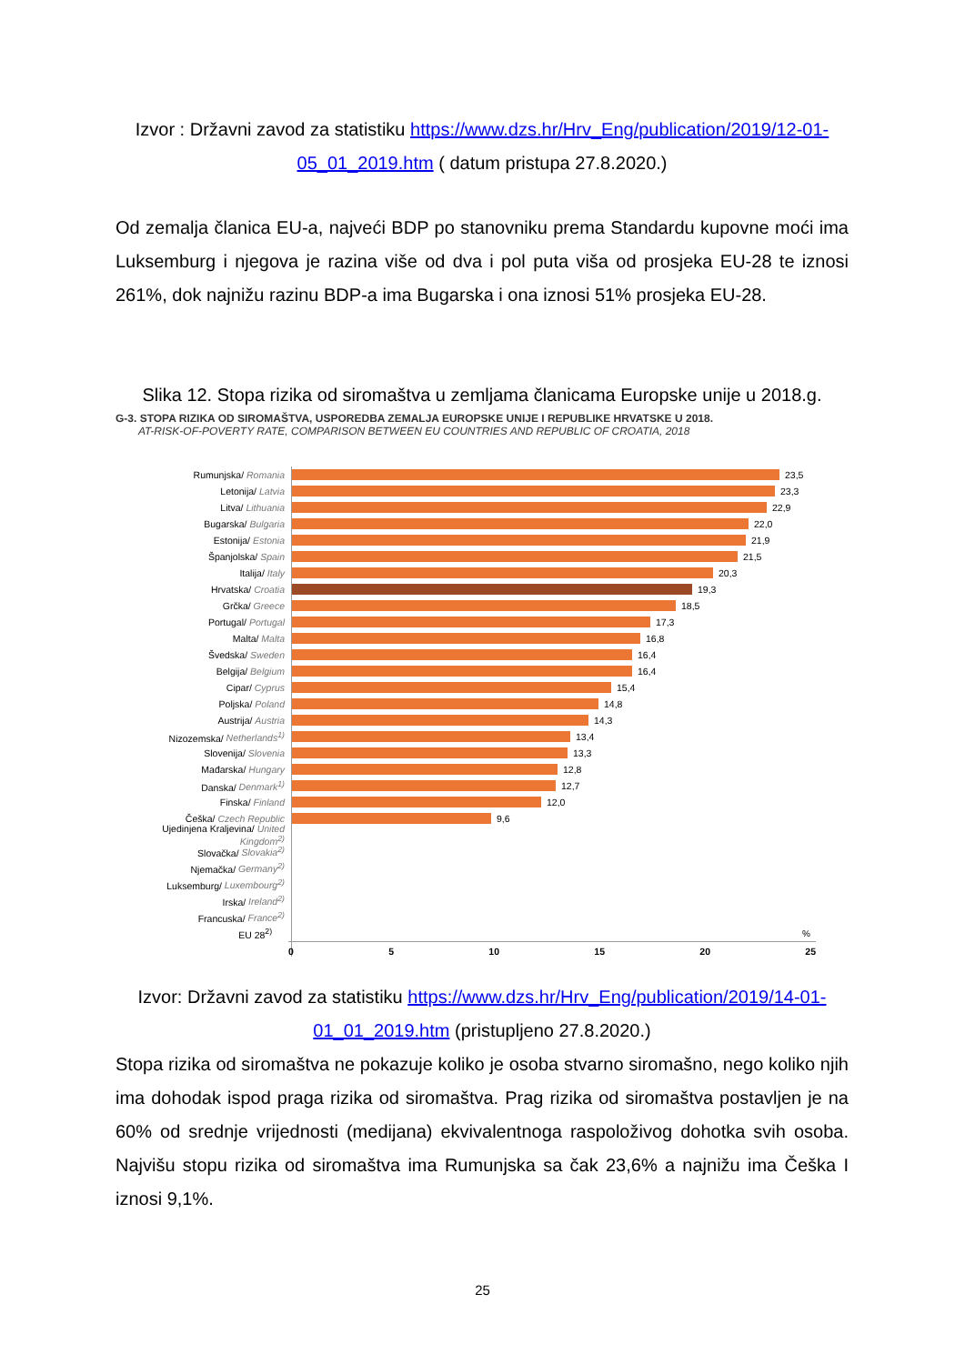Izvor : Državni zavod za statistiku https://www.dzs.hr/Hrv_Eng/publication/2019/12-01-05_01_2019.htm ( datum pristupa 27.8.2020.)
Od zemalja članica EU-a, najveći BDP po stanovniku prema Standardu kupovne moći ima Luksemburg i njegova je razina više od dva i pol puta viša od prosjeka EU-28 te iznosi 261%, dok najnižu razinu BDP-a ima Bugarska i ona iznosi 51% prosjeka EU-28.
Slika 12. Stopa rizika od siromaštva u zemljama članicama Europske unije u 2018.g.
G-3. STOPA RIZIKA OD SIROMAŠTVA, USPOREDBA ZEMALJA EUROPSKE UNIJE I REPUBLIKE HRVATSKE U 2018.
AT-RISK-OF-POVERTY RATE, COMPARISON BETWEEN EU COUNTRIES AND REPUBLIC OF CROATIA, 2018
Rumunjska/ Romania 23,5
Letonija/ Latvia 23,3
Litva/ Lithuania 22,9
Bugarska/ Bulgaria 22,0
Estonija/ Estonia 21,9
Španjolska/ Spain 21,5
Italija/ Italy 20,3
Hrvatska/ Croatia 19,3
Grčka/ Greece 18,5
Portugal/ Portugal 17,3
Malta/ Malta 16,8
Švedska/ Sweden 16,4
Belgija/ Belgium 16,4
Cipar/ Cyprus 15,4
Poljska/ Poland 14,8
Austrija/ Austria 14,3
Nizozemska/ Netherlands<sup>1)</sup> 13,4
Slovenija/ Slovenia 13,3
Mađarska/ Hungary 12,8
Danska/ Denmark<sup>1)</sup> 12,7
Finska/ Finland 12,0
Češka/ Czech Republic 9,6
Ujedinjena Kraljevina/ United Kingdom<sup>2)</sup>
Slovačka/ Slovakia<sup>2)</sup>
Njemačka/ Germany<sup>2)</sup>
Luksemburg/ Luxembourg<sup>2)</sup>
Irska/ Ireland<sup>2)</sup>
Francuska/ France<sup>2)</sup>
EU 28<sup>2)</sup>%
0 5 10 15 20 25
Izvor: Državni zavod za statistiku https://www.dzs.hr/Hrv_Eng/publication/2019/14-01-01_01_2019.htm (pristupljeno 27.8.2020.)
Stopa rizika od siromaštva ne pokazuje koliko je osoba stvarno siromašno, nego koliko njih ima dohodak ispod praga rizika od siromaštva. Prag rizika od siromaštva postavljen je na 60% od srednje vrijednosti (medijana) ekvivalentnoga raspoloživog dohotka svih osoba. Najvišu stopu rizika od siromaštva ima Rumunjska sa čak 23,6% a najnižu ima Češka I iznosi 9,1%.
25